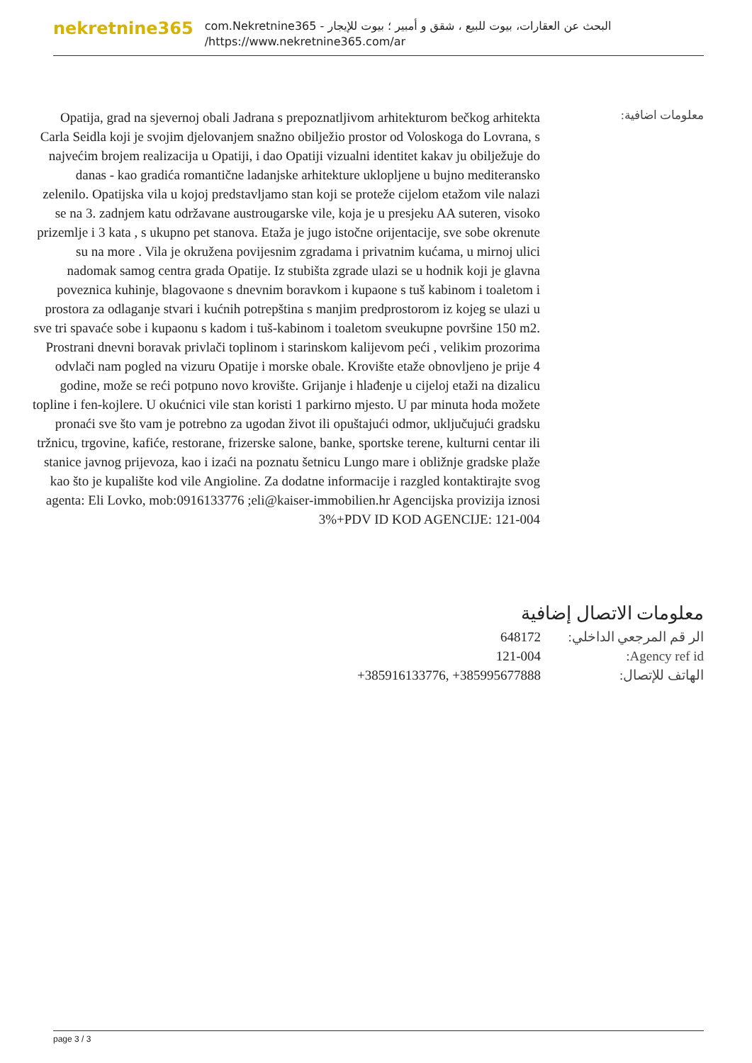nekretnine365
البحث عن العقارات، بيوت للبيع ، شقق و أمبير ؛ بيوت للإيجار - com.Nekretnine365
https://www.nekretnine365.com/ar/
معلومات اضافية:
Opatija, grad na sjevernoj obali Jadrana s prepoznatljivom arhitekturom bečkog arhitekta Carla Seidla koji je svojim djelovanjem snažno obilježio prostor od Voloskoga do Lovrana, s najvećim brojem realizacija u Opatiji, i dao Opatiji vizualni identitet kakav ju obilježuje do danas - kao gradića romantične ladanjske arhitekture uklopljene u bujno mediteransko zelenilo. Opatijska vila u kojoj predstavljamo stan koji se proteže cijelom etažom vile nalazi se na 3. zadnjem katu održavane austrougarske vile, koja je u presjeku AA suteren, visoko prizemlje i 3 kata , s ukupno pet stanova. Etaža je jugo istočne orijentacije, sve sobe okrenute su na more . Vila je okružena povijesnim zgradama i privatnim kućama, u mirnoj ulici nadomak samog centra grada Opatije. Iz stubišta zgrade ulazi se u hodnik koji je glavna poveznica kuhinje, blagovaone s dnevnim boravkom i kupaone s tuš kabinom i toaletom i prostora za odlaganje stvari i kućnih potrepština s manjim predprostorom iz kojeg se ulazi u sve tri spavaće sobe i kupaonu s kadom i tuš-kabinom i toaletom sveukupne površine 150 m2. Prostrani dnevni boravak privlači toplinom i starinskom kalijevom peći , velikim prozorima odvlači nam pogled na vizuru Opatije i morske obale. Krovište etaže obnovljeno je prije 4 godine, može se reći potpuno novo krovište. Grijanje i hlađenje u cijeloj etaži na dizalicu topline i fen-kojlere. U okućnici vile stan koristi 1 parkirno mjesto. U par minuta hoda možete pronaći sve što vam je potrebno za ugodan život ili opuštajući odmor, uključujući gradsku tržnicu, trgovine, kafiće, restorane, frizerske salone, banke, sportske terene, kulturni centar ili stanice javnog prijevoza, kao i izaći na poznatu šetnicu Lungo mare i obližnje gradske plaže kao što je kupalište kod vile Angioline. Za dodatne informacije i razgled kontaktirajte svog agenta: Eli Lovko, mob:0916133776 ;eli@kaiser-immobilien.hr Agencijska provizija iznosi 3%+PDV ID KOD AGENCIJE: 121-004
معلومات الاتصال إضافية
الر قم المرجعي الداخلي:
648172
Agency ref id: 121-004
الهاتف للإتصال: +385916133776, +385995677888
page 3 / 3